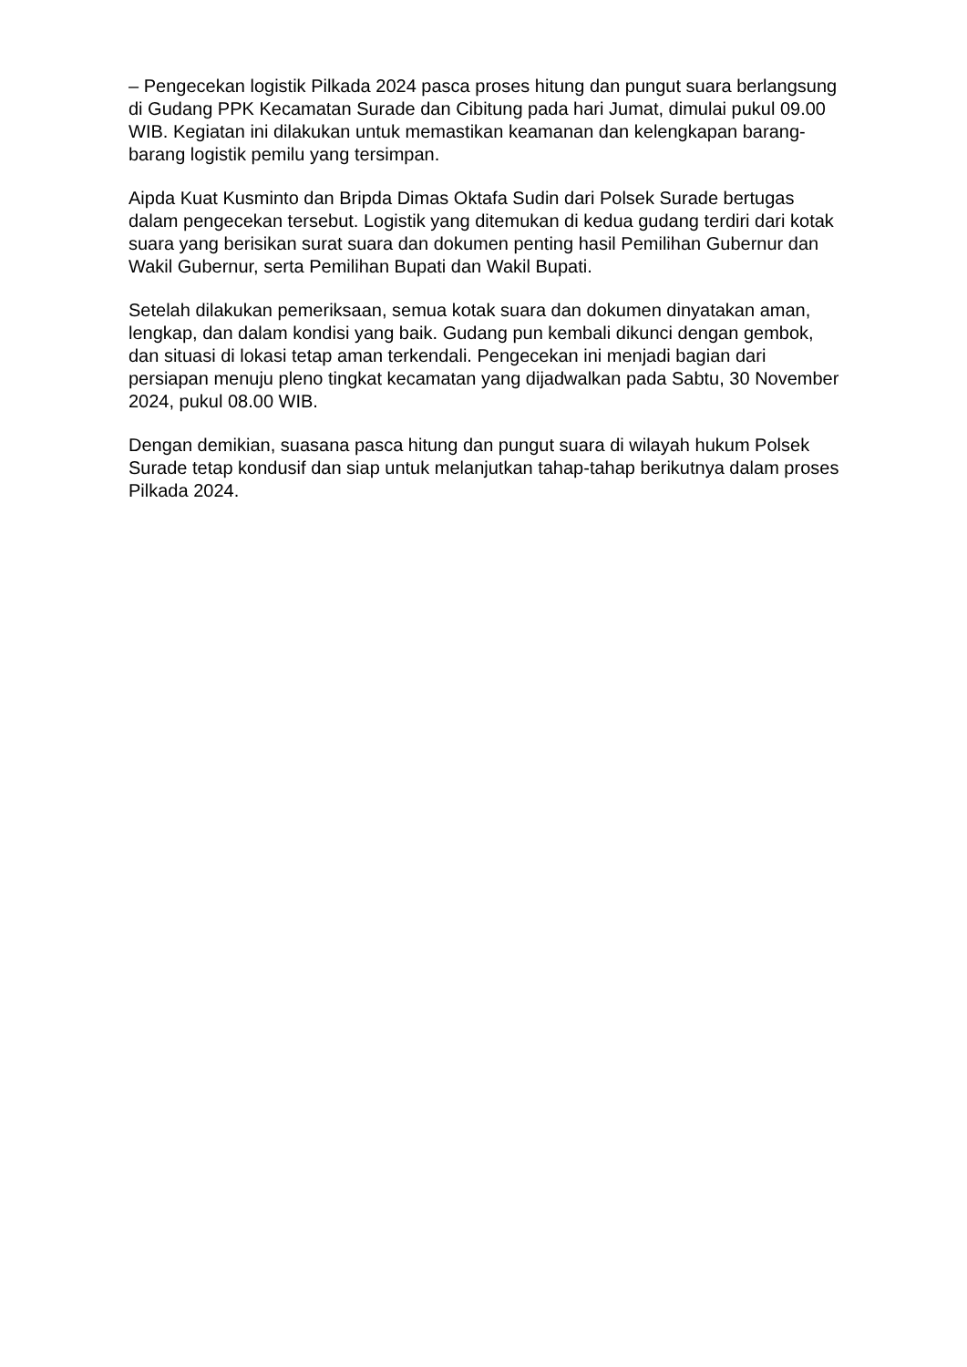– Pengecekan logistik Pilkada 2024 pasca proses hitung dan pungut suara berlangsung di Gudang PPK Kecamatan Surade dan Cibitung pada hari Jumat, dimulai pukul 09.00 WIB. Kegiatan ini dilakukan untuk memastikan keamanan dan kelengkapan barang-barang logistik pemilu yang tersimpan.
Aipda Kuat Kusminto dan Bripda Dimas Oktafa Sudin dari Polsek Surade bertugas dalam pengecekan tersebut. Logistik yang ditemukan di kedua gudang terdiri dari kotak suara yang berisikan surat suara dan dokumen penting hasil Pemilihan Gubernur dan Wakil Gubernur, serta Pemilihan Bupati dan Wakil Bupati.
Setelah dilakukan pemeriksaan, semua kotak suara dan dokumen dinyatakan aman, lengkap, dan dalam kondisi yang baik. Gudang pun kembali dikunci dengan gembok, dan situasi di lokasi tetap aman terkendali. Pengecekan ini menjadi bagian dari persiapan menuju pleno tingkat kecamatan yang dijadwalkan pada Sabtu, 30 November 2024, pukul 08.00 WIB.
Dengan demikian, suasana pasca hitung dan pungut suara di wilayah hukum Polsek Surade tetap kondusif dan siap untuk melanjutkan tahap-tahap berikutnya dalam proses Pilkada 2024.